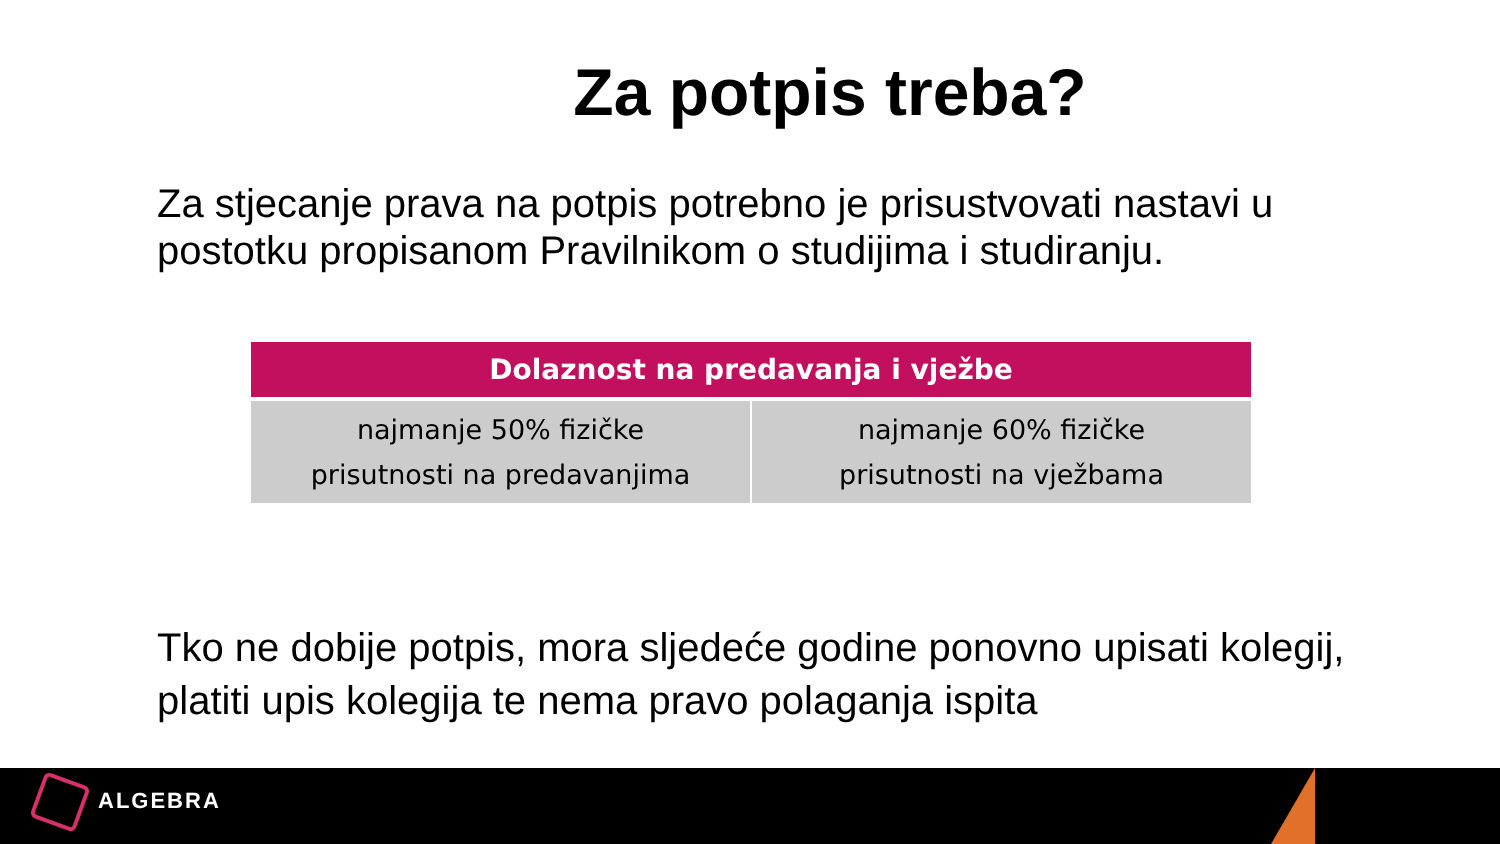Za potpis treba?
Za stjecanje prava na potpis potrebno je prisustvovati nastavi u postotku propisanom Pravilnikom o studijima i studiranju.
| Dolaznost na predavanja i vježbe | |
| --- | --- |
| najmanje 50% fizičke prisutnosti na predavanjima | najmanje 60% fizičke prisutnosti na vježbama |
Tko ne dobije potpis, mora sljedeće godine ponovno upisati kolegij, platiti upis kolegija te nema pravo polaganja ispita
ALGEBRA